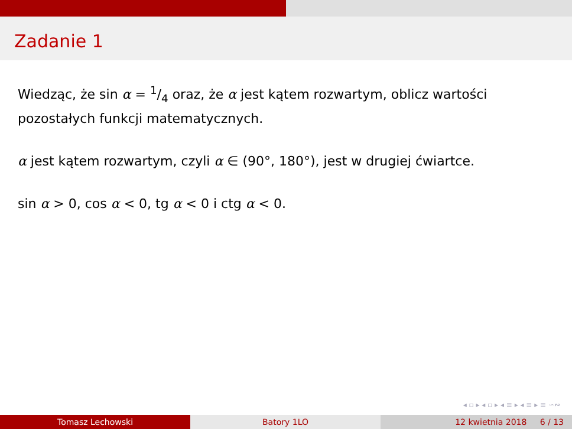Zadanie 1
Wiedząc, że sin α = 1/4 oraz, że α jest kątem rozwartym, oblicz wartości pozostałych funkcji matematycznych.
α jest kątem rozwartym, czyli α ∈ (90°, 180°), jest w drugiej ćwiartce.
sin α > 0, cos α < 0, tg α < 0 i ctg α < 0.
◂ ▫ ▸ ◂ ▫ ▸ ◂ ≡ ▸ ◂ ≡ ▸ ≡ ∽∾
Tomasz Lechowski Batory 1LO 12 kwietnia 2018 6 / 13